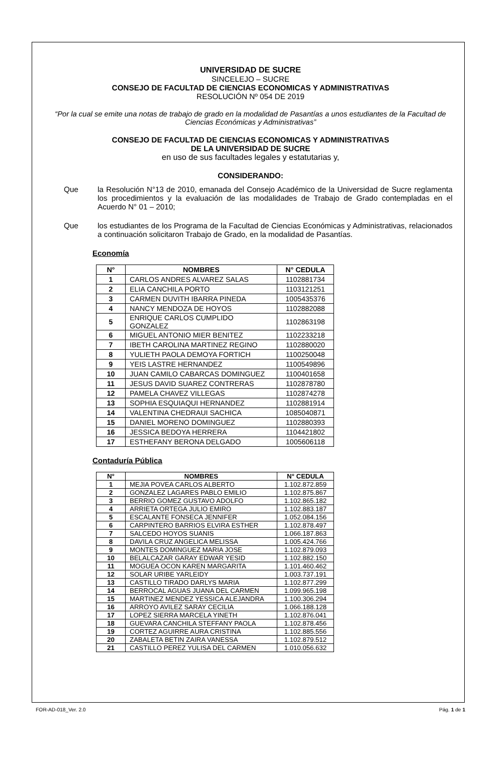UNIVERSIDAD DE SUCRE
SINCELEJO – SUCRE
CONSEJO DE FACULTAD DE CIENCIAS ECONOMICAS Y ADMINISTRATIVAS
RESOLUCIÓN Nº 054 DE 2019
“Por la cual se emite una notas de trabajo de grado en la modalidad de Pasantías a unos estudiantes de la Facultad de Ciencias Económicas y Administrativas”
CONSEJO DE FACULTAD DE CIENCIAS ECONOMICAS Y ADMINISTRATIVAS
DE LA UNIVERSIDAD DE SUCRE
en uso de sus facultades legales y estatutarias y,
CONSIDERANDO:
Que la Resolución N°13 de 2010, emanada del Consejo Académico de la Universidad de Sucre reglamenta los procedimientos y la evaluación de las modalidades de Trabajo de Grado contempladas en el Acuerdo N° 01 – 2010;
Que los estudiantes de los Programa de la Facultad de Ciencias Económicas y Administrativas, relacionados a continuación solicitaron Trabajo de Grado, en la modalidad de Pasantías.
Economía
| N° | NOMBRES | N° CEDULA |
| --- | --- | --- |
| 1 | CARLOS ANDRES ALVAREZ SALAS | 1102881734 |
| 2 | ELIA CANCHILA PORTO | 1103121251 |
| 3 | CARMEN DUVITH IBARRA PINEDA | 1005435376 |
| 4 | NANCY MENDOZA DE HOYOS | 1102882088 |
| 5 | ENRIQUE CARLOS CUMPLIDO GONZALEZ | 1102863198 |
| 6 | MIGUEL ANTONIO MIER BENITEZ | 1102233218 |
| 7 | IBETH CAROLINA MARTINEZ REGINO | 1102880020 |
| 8 | YULIETH PAOLA DEMOYA FORTICH | 1100250048 |
| 9 | YEIS LASTRE HERNANDEZ | 1100549896 |
| 10 | JUAN CAMILO CABARCAS DOMINGUEZ | 1100401658 |
| 11 | JESUS DAVID SUAREZ CONTRERAS | 1102878780 |
| 12 | PAMELA CHAVEZ VILLEGAS | 1102874278 |
| 13 | SOPHIA ESQUIAQUI HERNANDEZ | 1102881914 |
| 14 | VALENTINA CHEDRAUI SACHICA | 1085040871 |
| 15 | DANIEL MORENO DOMINGUEZ | 1102880393 |
| 16 | JESSICA BEDOYA HERRERA | 1104421802 |
| 17 | ESTHEFANY BERONA DELGADO | 1005606118 |
Contaduría Pública
| N° | NOMBRES | N° CEDULA |
| --- | --- | --- |
| 1 | MEJIA POVEA CARLOS ALBERTO | 1.102.872.859 |
| 2 | GONZALEZ LAGARES PABLO EMILIO | 1.102.875.867 |
| 3 | BERRIO GOMEZ GUSTAVO ADOLFO | 1.102.865.182 |
| 4 | ARRIETA ORTEGA JULIO EMIRO | 1.102.883.187 |
| 5 | ESCALANTE FONSECA JENNIFER | 1.052.084.156 |
| 6 | CARPINTERO BARRIOS ELVIRA ESTHER | 1.102.878.497 |
| 7 | SALCEDO HOYOS SUANIS | 1.066.187.863 |
| 8 | DAVILA CRUZ ANGELICA MELISSA | 1.005.424.766 |
| 9 | MONTES DOMINGUEZ MARIA JOSE | 1.102.879.093 |
| 10 | BELALCAZAR GARAY EDWAR YESID | 1.102.882.150 |
| 11 | MOGUEA OCON KAREN MARGARITA | 1.101.460.462 |
| 12 | SOLAR URIBE YARLEIDY | 1.003.737.191 |
| 13 | CASTILLO TIRADO DARLYS MARIA | 1.102.877.299 |
| 14 | BERROCAL AGUAS JUANA DEL CARMEN | 1.099.965.198 |
| 15 | MARTINEZ MENDEZ YESSICA ALEJANDRA | 1.100.306.294 |
| 16 | ARROYO AVILEZ SARAY CECILIA | 1.066.188.128 |
| 17 | LOPEZ SIERRA MARCELA YINETH | 1.102.876.041 |
| 18 | GUEVARA CANCHILA STEFFANY PAOLA | 1.102.878.456 |
| 19 | CORTEZ AGUIRRE AURA CRISTINA | 1.102.885.556 |
| 20 | ZABALETA BETIN ZAIRA VANESSA | 1.102.879.512 |
| 21 | CASTILLO PEREZ YULISA DEL CARMEN | 1.010.056.632 |
FOR-AD-018_Ver. 2.0 Pág. 1 de 1